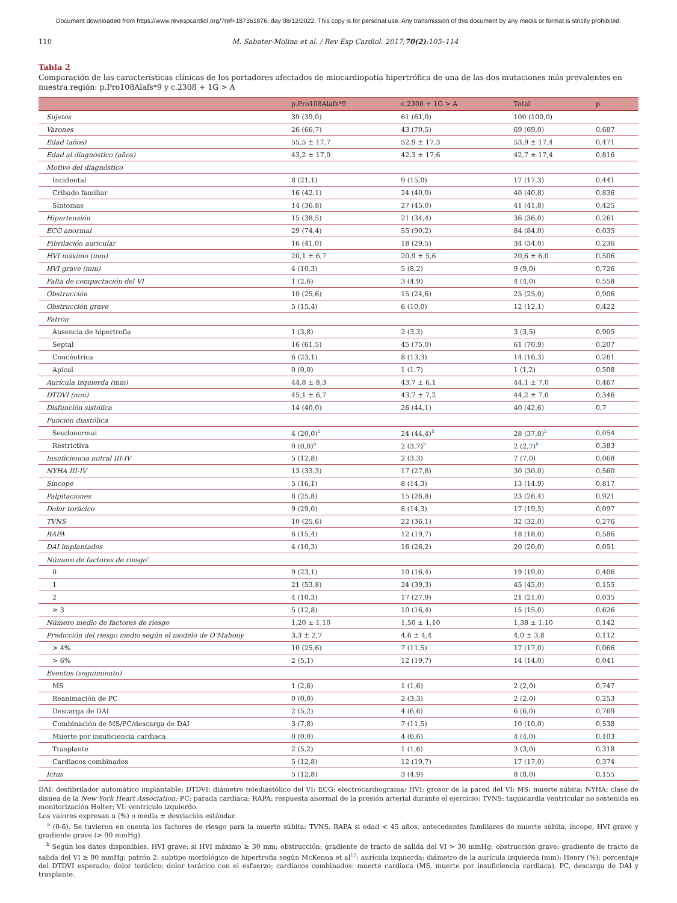Document downloaded from https://www.revespcardiol.org/?ref=187361876, day 08/12/2022. This copy is for personal use. Any transmission of this document by any media or format is strictly prohibited.
110 M. Sabater-Molina et al. / Rev Esp Cardiol. 2017;70(2):105–114
Tabla 2
Comparación de las características clínicas de los portadores afectados de miocardiopatía hipertrófica de una de las dos mutaciones más prevalentes en nuestra región: p.Pro108Alafs*9 y c.2308 + 1G > A
| | p.Pro108Alafs*9 | c.2308 + 1G > A | Total | p |
| --- | --- | --- | --- | --- |
| Sujetos | 39 (39,0) | 61 (61,0) | 100 (100,0) | |
| Varones | 26 (66,7) | 43 (70,5) | 69 (69,0) | 0,687 |
| Edad (años) | 55,5 ± 17,7 | 52,9 ± 17,3 | 53,9 ± 17,4 | 0,471 |
| Edad al diagnóstico (años) | 43,2 ± 17,0 | 42,3 ± 17,6 | 42,7 ± 17,4 | 0,816 |
| Motivo del diagnóstico | | | | |
| Incidental | 8 (21,1) | 9 (15,0) | 17 (17,3) | 0,441 |
| Cribado familiar | 16 (42,1) | 24 (40,0) | 40 (40,8) | 0,836 |
| Síntomas | 14 (36,8) | 27 (45,0) | 41 (41,8) | 0,425 |
| Hipertensión | 15 (38,5) | 21 (34,4) | 36 (36,0) | 0,261 |
| ECG anormal | 29 (74,4) | 55 (90,2) | 84 (84,0) | 0,035 |
| Fibrilación auricular | 16 (41,0) | 18 (29,5) | 34 (34,0) | 0,236 |
| HVI máximo (mm) | 20,1 ± 6,7 | 20,9 ± 5,6 | 20,6 ± 6,0 | 0,506 |
| HVI grave (mm) | 4 (10,3) | 5 (8,2) | 9 (9,0) | 0,726 |
| Falta de compactación del VI | 1 (2,6) | 3 (4,9) | 4 (4,0) | 0,558 |
| Obstrucción | 10 (25,6) | 15 (24,6) | 25 (25,0) | 0,906 |
| Obstrucción grave | 5 (15,4) | 6 (10,0) | 12 (12,1) | 0,422 |
| Patrón | | | | |
| Ausencia de hipertrofia | 1 (3,8) | 2 (3,3) | 3 (3,5) | 0,905 |
| Septal | 16 (61,5) | 45 (75,0) | 61 (70,9) | 0,207 |
| Concéntrica | 6 (23,1) | 8 (13,3) | 14 (16,3) | 0,261 |
| Apical | 0 (0,0) | 1 (1,7) | 1 (1,2) | 0,508 |
| Aurícula izquierda (mm) | 44,8 ± 8,3 | 43,7 ± 6,1 | 44,1 ± 7,0 | 0,467 |
| DTDVI (mm) | 45,1 ± 6,7 | 43,7 ± 7,2 | 44,2 ± 7,0 | 0,346 |
| Disfunción sistólica | 14 (40,0) | 26 (44,1) | 40 (42,6) | 0,7 |
| Función diastólica | | | | |
| Seudonormal | 4 (20,0)<sup>b</sup> | 24 (44,4)<sup>b</sup> | 28 (37,8)<sup>b</sup> | 0,054 |
| Restrictiva | 0 (0,0)<sup>b</sup> | 2 (3,7)<sup>b</sup> | 2 (2,7)<sup>b</sup> | 0,383 |
| Insuficiencia mitral III-IV | 5 (12,8) | 2 (3,3) | 7 (7,0) | 0,068 |
| NYHA III-IV | 13 (33,3) | 17 (27,8) | 30 (30,0) | 0,560 |
| Síncope | 5 (16,1) | 8 (14,3) | 13 (14,9) | 0,817 |
| Palpitaciones | 8 (25,8) | 15 (26,8) | 23 (26,4) | 0,921 |
| Dolor torácico | 9 (29,0) | 8 (14,3) | 17 (19,5) | 0,097 |
| TVNS | 10 (25,6) | 22 (36,1) | 32 (32,0) | 0,276 |
| RAPA | 6 (15,4) | 12 (19,7) | 18 (18,0) | 0,586 |
| DAI implantados | 4 (10,3) | 16 (26,2) | 20 (20,0) | 0,051 |
| Número de factores de riesgo<sup>a</sup> | | | | |
| 0 | 9 (23,1) | 10 (16,4) | 19 (19,0) | 0,406 |
| 1 | 21 (53,8) | 24 (39,3) | 45 (45,0) | 0,155 |
| 2 | 4 (10,3) | 17 (27,9) | 21 (21,0) | 0,035 |
| ≥ 3 | 5 (12,8) | 10 (16,4) | 15 (15,0) | 0,626 |
| Número medio de factores de riesgo | 1,20 ± 1,10 | 1,50 ± 1,10 | 1,38 ± 1,10 | 0,142 |
| Predicción del riesgo medio según el modelo de O’Mahony | 3,3 ± 2,7 | 4,6 ± 4,4 | 4,0 ± 3,8 | 0,112 |
| > 4% | 10 (25,6) | 7 (11,5) | 17 (17,0) | 0,066 |
| > 6% | 2 (5,1) | 12 (19,7) | 14 (14,0) | 0,041 |
| Eventos (seguimiento) | | | | |
| MS | 1 (2,6) | 1 (1,6) | 2 (2,0) | 0,747 |
| Reanimación de PC | 0 (0,0) | 2 (3,3) | 2 (2,0) | 0,253 |
| Descarga de DAI | 2 (5,2) | 4 (6,6) | 6 (6,0) | 0,769 |
| Combinación de MS/PC/descarga de DAI | 3 (7,8) | 7 (11,5) | 10 (10,0) | 0,538 |
| Muerte por insuficiencia cardiaca | 0 (0,0) | 4 (6,6) | 4 (4,0) | 0,103 |
| Trasplante | 2 (5,2) | 1 (1,6) | 3 (3,0) | 0,318 |
| Cardiacos combinados | 5 (12,8) | 12 (19,7) | 17 (17,0) | 0,374 |
| Ictus | 5 (12,8) | 3 (4,9) | 8 (8,0) | 0,155 |
DAI: desfibrilador automático implantable; DTDVI: diámetro telediastólico del VI; ECG: electrocardiograma; HVI: grosor de la pared del VI; MS: muerte súbita; NYHA: clase de disnea de la New York Heart Association; PC: parada cardiaca; RAPA: respuesta anormal de la presión arterial durante el ejercicio; TVNS: taquicardia ventricular no sostenida en monitorización Holter; VI: ventrículo izquierdo.
Los valores expresan n (%) o media ± desviación estándar.
<sup>a</sup> (0-6). Se tuvieron en cuenta los factores de riesgo para la muerte súbita: TVNS, RAPA si edad < 45 años, antecedentes familiares de muerte súbita, íncope, HVI grave y gradiente grave (> 90 mmHg).
<sup>b</sup> Según los datos disponibles. HVI grave: si HVI máximo ≥ 30 mm; obstrucción: gradiente de tracto de salida del VI > 30 mmHg; obstrucción grave: gradiente de tracto de salida del VI ≥ 90 mmHg; patrón 2: subtipo morfológico de hipertrofia según McKenna et al<sup>13</sup>; aurícula izquierda: diámetro de la aurícula izquierda (mm); Henry (%): porcentaje del DTDVI esperado; dolor torácico: dolor torácico con el esfuerzo; cardiacos combinados: muerte cardiaca (MS, muerte por insuficiencia cardiaca), PC, descarga de DAI y trasplante.